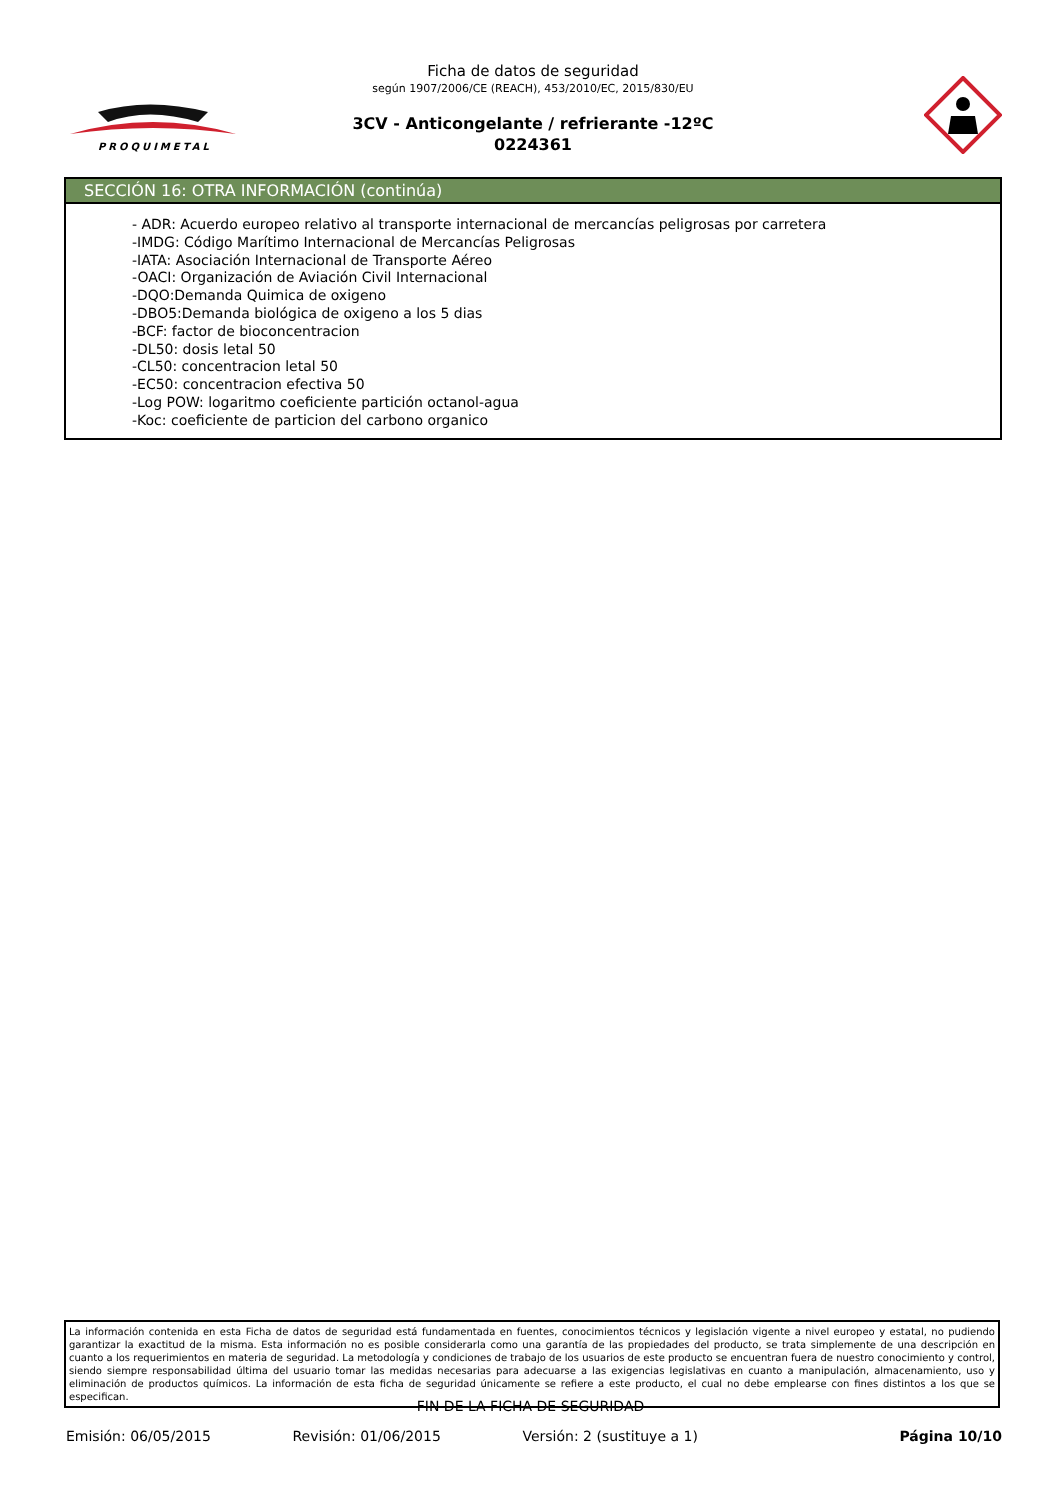PROQUIMETAL
Ficha de datos de seguridad
según 1907/2006/CE (REACH), 453/2010/EC, 2015/830/EU
3CV - Anticongelante / refrierante -12ºC
0224361
SECCIÓN 16: OTRA INFORMACIÓN (continúa)
- ADR: Acuerdo europeo relativo al transporte internacional de mercancías peligrosas por carretera
-IMDG: Código Marítimo Internacional de Mercancías Peligrosas
-IATA: Asociación Internacional de Transporte Aéreo
-OACI: Organización de Aviación Civil Internacional
-DQO:Demanda Quimica de oxigeno
-DBO5:Demanda biológica de oxigeno a los 5 dias
-BCF: factor de bioconcentracion
-DL50: dosis letal 50
-CL50: concentracion letal 50
-EC50: concentracion efectiva 50
-Log POW: logaritmo coeficiente partición octanol-agua
-Koc: coeficiente de particion del carbono organico
La información contenida en esta Ficha de datos de seguridad está fundamentada en fuentes, conocimientos técnicos y legislación vigente a nivel europeo y estatal, no pudiendo garantizar la exactitud de la misma. Esta información no es posible considerarla como una garantía de las propiedades del producto, se trata simplemente de una descripción en cuanto a los requerimientos en materia de seguridad. La metodología y condiciones de trabajo de los usuarios de este producto se encuentran fuera de nuestro conocimiento y control, siendo siempre responsabilidad última del usuario tomar las medidas necesarias para adecuarse a las exigencias legislativas en cuanto a manipulación, almacenamiento, uso y eliminación de productos químicos. La información de esta ficha de seguridad únicamente se refiere a este producto, el cual no debe emplearse con fines distintos a los que se especifican.
- FIN DE LA FICHA DE SEGURIDAD -
Emisión: 06/05/2015 Revisión: 01/06/2015 Versión: 2 (sustituye a 1) Página 10/10